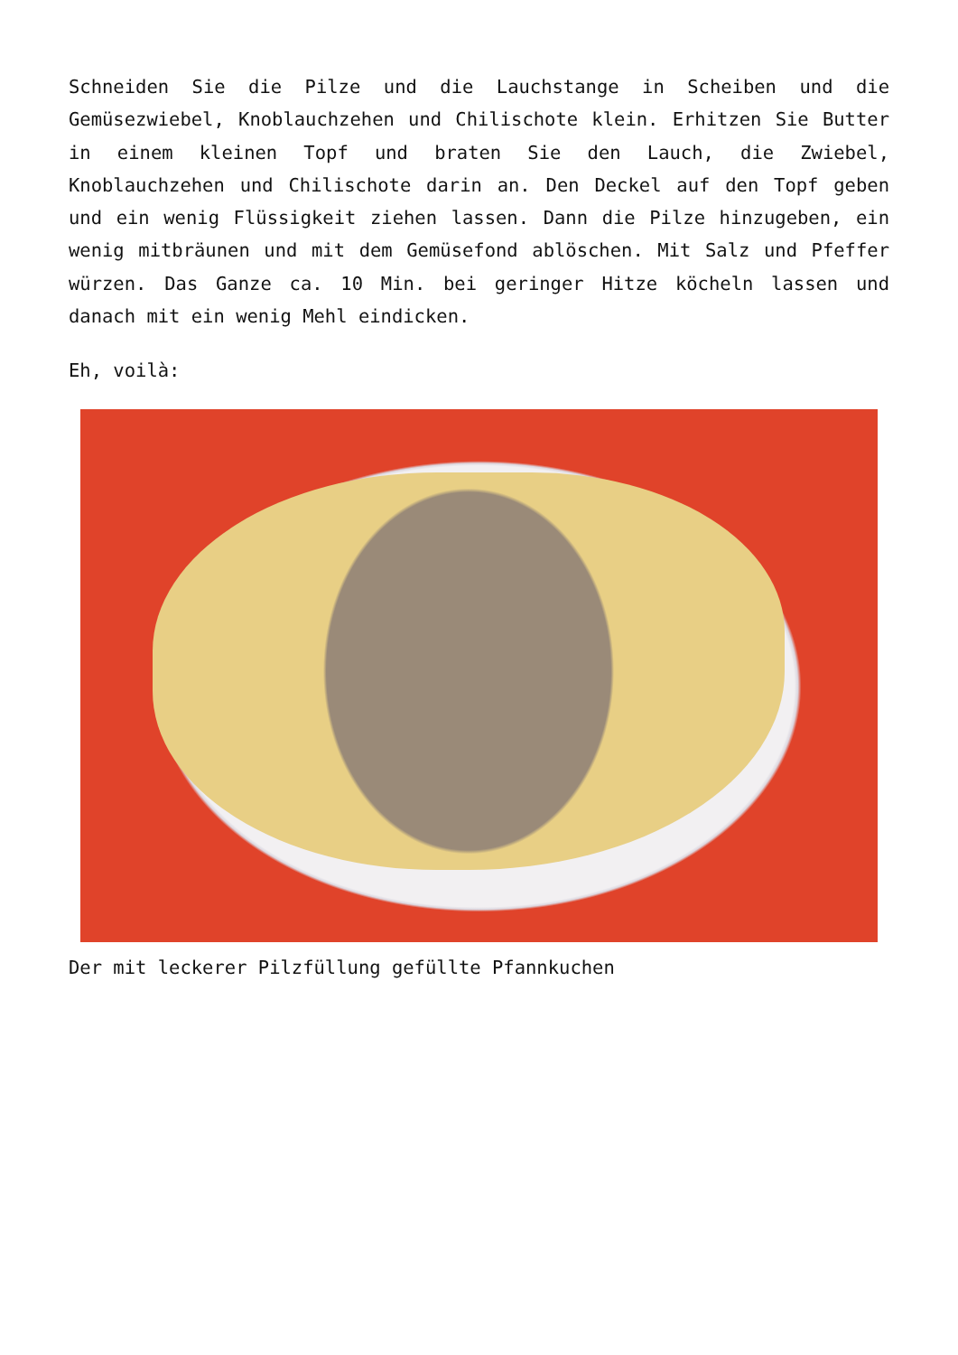Schneiden Sie die Pilze und die Lauchstange in Scheiben und die Gemüsezwiebel, Knoblauchzehen und Chilischote klein. Erhitzen Sie Butter in einem kleinen Topf und braten Sie den Lauch, die Zwiebel, Knoblauchzehen und Chilischote darin an. Den Deckel auf den Topf geben und ein wenig Flüssigkeit ziehen lassen. Dann die Pilze hinzugeben, ein wenig mitbräunen und mit dem Gemüsefond ablöschen. Mit Salz und Pfeffer würzen. Das Ganze ca. 10 Min. bei geringer Hitze köcheln lassen und danach mit ein wenig Mehl eindicken.
Eh, voilà:
Der mit leckerer Pilzfüllung gefüllte Pfannkuchen